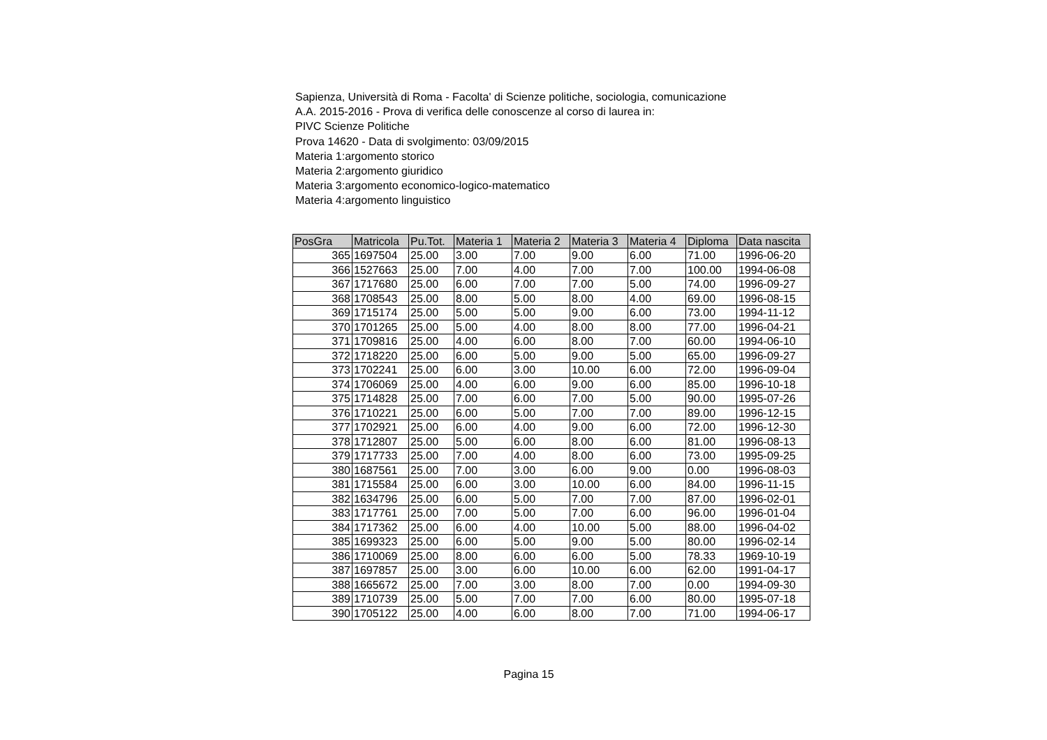Sapienza, Università di Roma - Facolta' di Scienze politiche, sociologia, comunicazione
A.A. 2015-2016 - Prova di verifica delle conoscenze al corso di laurea in:
PIVC Scienze Politiche
Prova 14620 - Data di svolgimento: 03/09/2015
Materia 1:argomento storico
Materia 2:argomento giuridico
Materia 3:argomento economico-logico-matematico
Materia 4:argomento linguistico
| PosGra | Matricola | Pu.Tot. | Materia 1 | Materia 2 | Materia 3 | Materia 4 | Diploma | Data nascita |
| --- | --- | --- | --- | --- | --- | --- | --- | --- |
| 365 | 1697504 | 25.00 | 3.00 | 7.00 | 9.00 | 6.00 | 71.00 | 1996-06-20 |
| 366 | 1527663 | 25.00 | 7.00 | 4.00 | 7.00 | 7.00 | 100.00 | 1994-06-08 |
| 367 | 1717680 | 25.00 | 6.00 | 7.00 | 7.00 | 5.00 | 74.00 | 1996-09-27 |
| 368 | 1708543 | 25.00 | 8.00 | 5.00 | 8.00 | 4.00 | 69.00 | 1996-08-15 |
| 369 | 1715174 | 25.00 | 5.00 | 5.00 | 9.00 | 6.00 | 73.00 | 1994-11-12 |
| 370 | 1701265 | 25.00 | 5.00 | 4.00 | 8.00 | 8.00 | 77.00 | 1996-04-21 |
| 371 | 1709816 | 25.00 | 4.00 | 6.00 | 8.00 | 7.00 | 60.00 | 1994-06-10 |
| 372 | 1718220 | 25.00 | 6.00 | 5.00 | 9.00 | 5.00 | 65.00 | 1996-09-27 |
| 373 | 1702241 | 25.00 | 6.00 | 3.00 | 10.00 | 6.00 | 72.00 | 1996-09-04 |
| 374 | 1706069 | 25.00 | 4.00 | 6.00 | 9.00 | 6.00 | 85.00 | 1996-10-18 |
| 375 | 1714828 | 25.00 | 7.00 | 6.00 | 7.00 | 5.00 | 90.00 | 1995-07-26 |
| 376 | 1710221 | 25.00 | 6.00 | 5.00 | 7.00 | 7.00 | 89.00 | 1996-12-15 |
| 377 | 1702921 | 25.00 | 6.00 | 4.00 | 9.00 | 6.00 | 72.00 | 1996-12-30 |
| 378 | 1712807 | 25.00 | 5.00 | 6.00 | 8.00 | 6.00 | 81.00 | 1996-08-13 |
| 379 | 1717733 | 25.00 | 7.00 | 4.00 | 8.00 | 6.00 | 73.00 | 1995-09-25 |
| 380 | 1687561 | 25.00 | 7.00 | 3.00 | 6.00 | 9.00 | 0.00 | 1996-08-03 |
| 381 | 1715584 | 25.00 | 6.00 | 3.00 | 10.00 | 6.00 | 84.00 | 1996-11-15 |
| 382 | 1634796 | 25.00 | 6.00 | 5.00 | 7.00 | 7.00 | 87.00 | 1996-02-01 |
| 383 | 1717761 | 25.00 | 7.00 | 5.00 | 7.00 | 6.00 | 96.00 | 1996-01-04 |
| 384 | 1717362 | 25.00 | 6.00 | 4.00 | 10.00 | 5.00 | 88.00 | 1996-04-02 |
| 385 | 1699323 | 25.00 | 6.00 | 5.00 | 9.00 | 5.00 | 80.00 | 1996-02-14 |
| 386 | 1710069 | 25.00 | 8.00 | 6.00 | 6.00 | 5.00 | 78.33 | 1969-10-19 |
| 387 | 1697857 | 25.00 | 3.00 | 6.00 | 10.00 | 6.00 | 62.00 | 1991-04-17 |
| 388 | 1665672 | 25.00 | 7.00 | 3.00 | 8.00 | 7.00 | 0.00 | 1994-09-30 |
| 389 | 1710739 | 25.00 | 5.00 | 7.00 | 7.00 | 6.00 | 80.00 | 1995-07-18 |
| 390 | 1705122 | 25.00 | 4.00 | 6.00 | 8.00 | 7.00 | 71.00 | 1994-06-17 |
Pagina 15